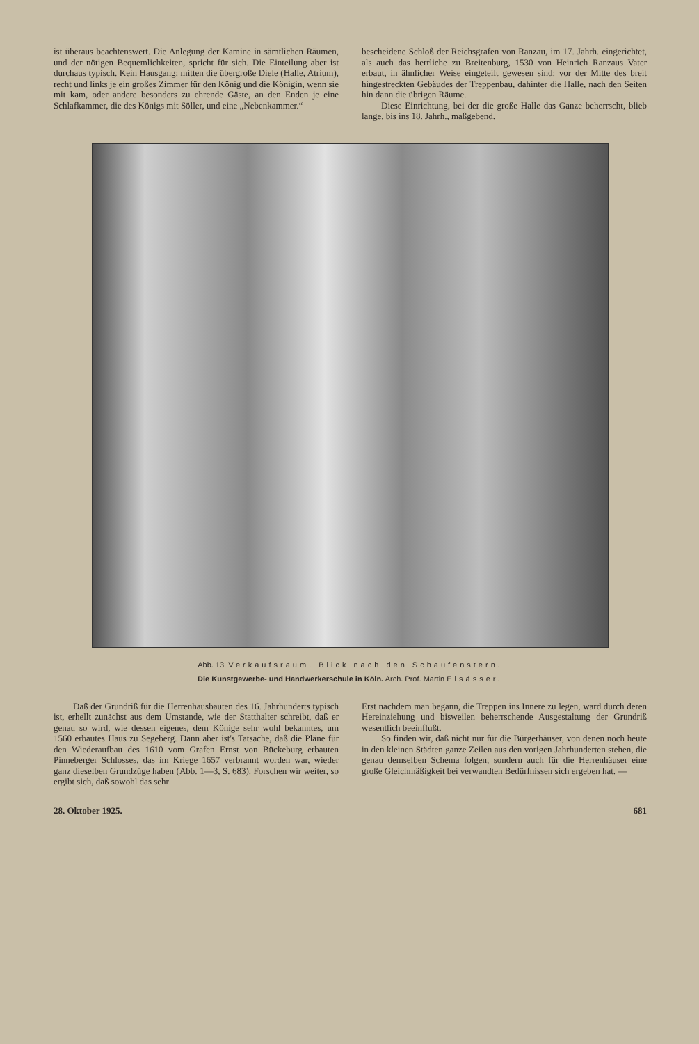ist überaus beachtenswert. Die Anlegung der Kamine in sämtlichen Räumen, und der nötigen Bequemlichkeiten, spricht für sich. Die Einteilung aber ist durchaus typisch. Kein Hausgang; mitten die übergroße Diele (Halle, Atrium), recht und links je ein großes Zimmer für den König und die Königin, wenn sie mit kam, oder andere besonders zu ehrende Gäste, an den Enden je eine Schlafkammer, die des Königs mit Söller, und eine „Nebenkammer.“
bescheidene Schloß der Reichsgrafen von Ranzau, im 17. Jahrh. eingerichtet, als auch das herrliche zu Breitenburg, 1530 von Heinrich Ranzaus Vater erbaut, in ähnlicher Weise eingeteilt gewesen sind: vor der Mitte des breit hingestreckten Gebäudes der Treppenbau, dahinter die Halle, nach den Seiten hin dann die übrigen Räume.
Diese Einrichtung, bei der die große Halle das Ganze beherrscht, blieb lange, bis ins 18. Jahrh., maßgebend.
Abb. 13. Verkaufsraum. Blick nach den Schaufenstern.
Die Kunstgewerbe- und Handwerkerschule in Köln. Arch. Prof. Martin Elsässer.
Daß der Grundriß für die Herrenhausbauten des 16. Jahrhunderts typisch ist, erhellt zunächst aus dem Umstande, wie der Statthalter schreibt, daß er genau so wird, wie dessen eigenes, dem Könige sehr wohl bekanntes, um 1560 erbautes Haus zu Segeberg. Dann aber ist's Tatsache, daß die Pläne für den Wiederaufbau des 1610 vom Grafen Ernst von Bückeburg erbauten Pinneberger Schlosses, das im Kriege 1657 verbrannt worden war, wieder ganz dieselben Grundzüge haben (Abb. 1—3, S. 683). Forschen wir weiter, so ergibt sich, daß sowohl das sehr
Erst nachdem man begann, die Treppen ins Innere zu legen, ward durch deren Hereinziehung und bisweilen beherrschende Ausgestaltung der Grundriß wesentlich beeinflußt.
So finden wir, daß nicht nur für die Bürgerhäuser, von denen noch heute in den kleinen Städten ganze Zeilen aus den vorigen Jahrhunderten stehen, die genau demselben Schema folgen, sondern auch für die Herrenhäuser eine große Gleichmäßigkeit bei verwandten Bedürfnissen sich ergeben hat. —
28. Oktober 1925. 681